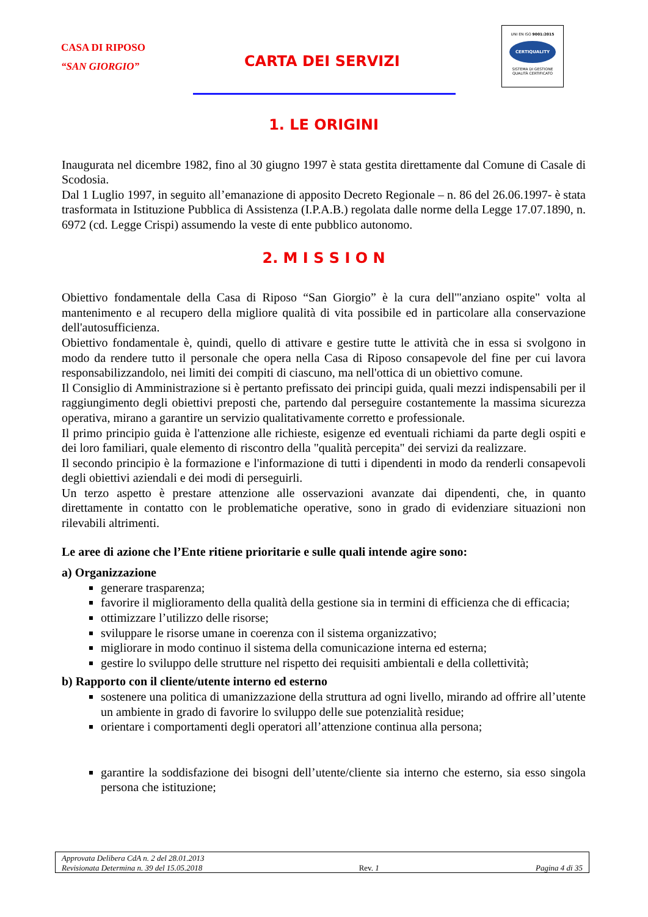CASA DI RIPOSO
“SAN GIORGIO”
CARTA DEI SERVIZI
UNI EN ISO 9001:2015
CERTIQUALITY
SISTEMA DI GESTIONE
QUALITÀ CERTIFICATO
1. LE ORIGINI
Inaugurata nel dicembre 1982, fino al 30 giugno 1997 è stata gestita direttamente dal Comune di Casale di Scodosia.
Dal 1 Luglio 1997, in seguito all’emanazione di apposito Decreto Regionale – n. 86 del 26.06.1997- è stata trasformata in Istituzione Pubblica di Assistenza (I.P.A.B.) regolata dalle norme della Legge 17.07.1890, n. 6972 (cd. Legge Crispi) assumendo la veste di ente pubblico autonomo.
2. M I S S I O N
Obiettivo fondamentale della Casa di Riposo “San Giorgio” è la cura dell'"anziano ospite" volta al mantenimento e al recupero della migliore qualità di vita possibile ed in particolare alla conservazione dell'autosufficienza.
Obiettivo fondamentale è, quindi, quello di attivare e gestire tutte le attività che in essa si svolgono in modo da rendere tutto il personale che opera nella Casa di Riposo consapevole del fine per cui lavora responsabilizzandolo, nei limiti dei compiti di ciascuno, ma nell'ottica di un obiettivo comune.
Il Consiglio di Amministrazione si è pertanto prefissato dei principi guida, quali mezzi indispensabili per il raggiungimento degli obiettivi preposti che, partendo dal perseguire costantemente la massima sicurezza operativa, mirano a garantire un servizio qualitativamente corretto e professionale.
Il primo principio guida è l'attenzione alle richieste, esigenze ed eventuali richiami da parte degli ospiti e dei loro familiari, quale elemento di riscontro della "qualità percepita" dei servizi da realizzare.
Il secondo principio è la formazione e l'informazione di tutti i dipendenti in modo da renderli consapevoli degli obiettivi aziendali e dei modi di perseguirli.
Un terzo aspetto è prestare attenzione alle osservazioni avanzate dai dipendenti, che, in quanto direttamente in contatto con le problematiche operative, sono in grado di evidenziare situazioni non rilevabili altrimenti.
Le aree di azione che l’Ente ritiene prioritarie e sulle quali intende agire sono:
a) Organizzazione
generare trasparenza;
favorire il miglioramento della qualità della gestione sia in termini di efficienza che di efficacia;
ottimizzare l’utilizzo delle risorse;
sviluppare le risorse umane in coerenza con il sistema organizzativo;
migliorare in modo continuo il sistema della comunicazione interna ed esterna;
gestire lo sviluppo delle strutture nel rispetto dei requisiti ambientali e della collettività;
b) Rapporto con il cliente/utente interno ed esterno
sostenere una politica di umanizzazione della struttura ad ogni livello, mirando ad offrire all’utente un ambiente in grado di favorire lo sviluppo delle sue potenzialità residue;
orientare i comportamenti degli operatori all’attenzione continua alla persona;
garantire la soddisfazione dei bisogni dell’utente/cliente sia interno che esterno, sia esso singola persona che istituzione;
Approvata Delibera CdA n. 2 del 28.01.2013
Revisionata Determina n. 39 del 15.05.2018 Rev. 1 Pagina 4 di 35